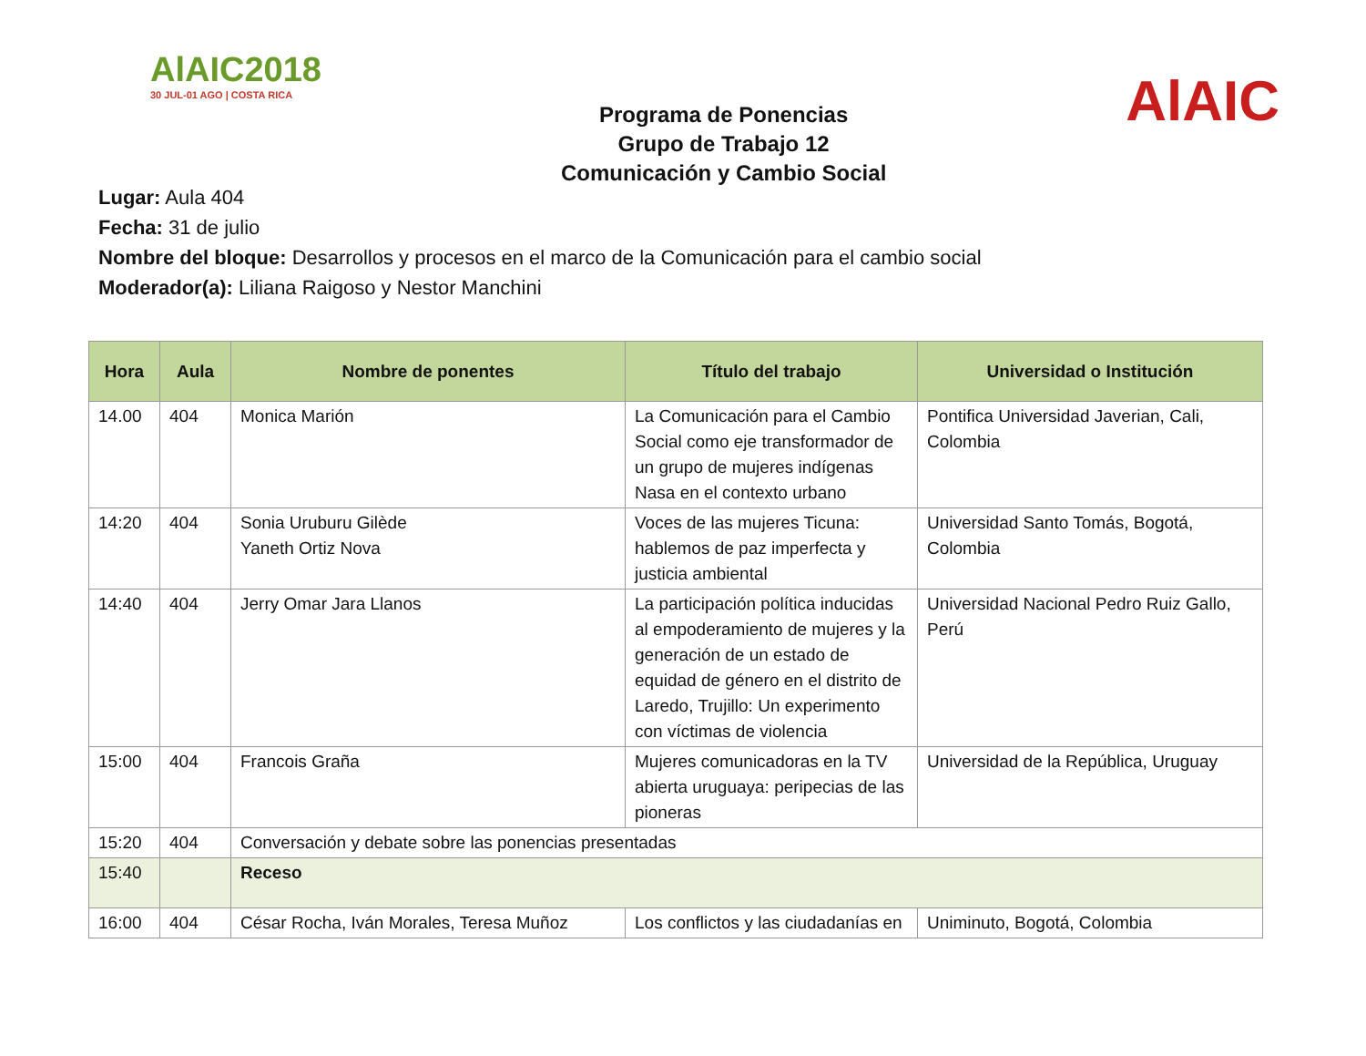AlAIC2018
30 JUL-01 AGO | COSTA RICA
Programa de Ponencias
Grupo de Trabajo 12
Comunicación y Cambio Social
AlAIC
Lugar: Aula 404
Fecha: 31 de julio
Nombre del bloque: Desarrollos y procesos en el marco de la Comunicación para el cambio social
Moderador(a): Liliana Raigoso y Nestor Manchini
| Hora | Aula | Nombre de ponentes | Título del trabajo | Universidad o Institución |
| --- | --- | --- | --- | --- |
| 14.00 | 404 | Monica Marión | La Comunicación para el Cambio Social como eje transformador de un grupo de mujeres indígenas Nasa en el contexto urbano | Pontifica Universidad Javerian, Cali, Colombia |
| 14:20 | 404 | Sonia Uruburu Gilède Yaneth Ortiz Nova | Voces de las mujeres Ticuna: hablemos de paz imperfecta y justicia ambiental | Universidad Santo Tomás, Bogotá, Colombia |
| 14:40 | 404 | Jerry Omar Jara Llanos | La participación política inducidas al empoderamiento de mujeres y la generación de un estado de equidad de género en el distrito de Laredo, Trujillo: Un experimento con víctimas de violencia | Universidad Nacional Pedro Ruiz Gallo, Perú |
| 15:00 | 404 | Francois Graña | Mujeres comunicadoras en la TV abierta uruguaya: peripecias de las pioneras | Universidad de la República, Uruguay |
| 15:20 | 404 | Conversación y debate sobre las ponencias presentadas | | |
| 15:40 | | Receso | | |
| 16:00 | 404 | César Rocha, Iván Morales, Teresa Muñoz | Los conflictos y las ciudadanías en | Uniminuto, Bogotá, Colombia |